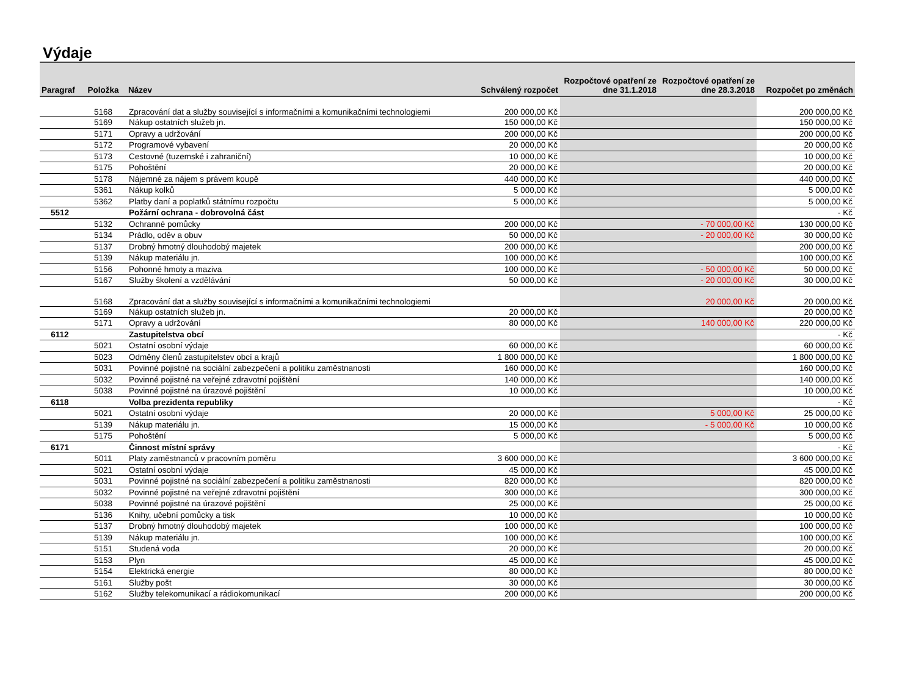Výdaje
| Paragraf | Položka | Název | Schválený rozpočet | Rozpočtové opatření ze dne 31.1.2018 | Rozpočtové opatření ze dne 28.3.2018 | Rozpočet po změnách |
| --- | --- | --- | --- | --- | --- | --- |
| | 5168 | Zpracování dat a služby související s informačními a komunikačními technologiemi | 200 000,00 Kč | | | 200 000,00 Kč |
| | 5169 | Nákup ostatních služeb jn. | 150 000,00 Kč | | | 150 000,00 Kč |
| | 5171 | Opravy a udržování | 200 000,00 Kč | | | 200 000,00 Kč |
| | 5172 | Programové vybavení | 20 000,00 Kč | | | 20 000,00 Kč |
| | 5173 | Cestovné (tuzemské i zahraniční) | 10 000,00 Kč | | | 10 000,00 Kč |
| | 5175 | Pohoštění | 20 000,00 Kč | | | 20 000,00 Kč |
| | 5178 | Nájemné za nájem s právem koupě | 440 000,00 Kč | | | 440 000,00 Kč |
| | 5361 | Nákup kolků | 5 000,00 Kč | | | 5 000,00 Kč |
| | 5362 | Platby daní a poplatků státnímu rozpočtu | 5 000,00 Kč | | | 5 000,00 Kč |
| 5512 | | Požární ochrana - dobrovolná část | | | | - Kč |
| | 5132 | Ochranné pomůcky | 200 000,00 Kč | | - 70 000,00 Kč | 130 000,00 Kč |
| | 5134 | Prádlo, oděv a obuv | 50 000,00 Kč | | - 20 000,00 Kč | 30 000,00 Kč |
| | 5137 | Drobný hmotný dlouhodobý majetek | 200 000,00 Kč | | | 200 000,00 Kč |
| | 5139 | Nákup materiálu jn. | 100 000,00 Kč | | | 100 000,00 Kč |
| | 5156 | Pohonné hmoty a maziva | 100 000,00 Kč | | - 50 000,00 Kč | 50 000,00 Kč |
| | 5167 | Služby školení a vzdělávání | 50 000,00 Kč | | - 20 000,00 Kč | 30 000,00 Kč |
| | 5168 | Zpracování dat a služby související s informačními a komunikačními technologiemi | | | 20 000,00 Kč | 20 000,00 Kč |
| | 5169 | Nákup ostatních služeb jn. | 20 000,00 Kč | | | 20 000,00 Kč |
| | 5171 | Opravy a udržování | 80 000,00 Kč | | 140 000,00 Kč | 220 000,00 Kč |
| 6112 | | Zastupitelstva obcí | | | | - Kč |
| | 5021 | Ostatní osobní výdaje | 60 000,00 Kč | | | 60 000,00 Kč |
| | 5023 | Odměny členů zastupitelstev obcí a krajů | 1 800 000,00 Kč | | | 1 800 000,00 Kč |
| | 5031 | Povinné pojistné na sociální zabezpečení a politiku zaměstnanosti | 160 000,00 Kč | | | 160 000,00 Kč |
| | 5032 | Povinné pojistné na veřejné zdravotní pojištění | 140 000,00 Kč | | | 140 000,00 Kč |
| | 5038 | Povinné pojistné na úrazové pojištění | 10 000,00 Kč | | | 10 000,00 Kč |
| 6118 | | Volba prezidenta republiky | | | | - Kč |
| | 5021 | Ostatní osobní výdaje | 20 000,00 Kč | | 5 000,00 Kč | 25 000,00 Kč |
| | 5139 | Nákup materiálu jn. | 15 000,00 Kč | | - 5 000,00 Kč | 10 000,00 Kč |
| | 5175 | Pohoštění | 5 000,00 Kč | | | 5 000,00 Kč |
| 6171 | | Činnost místní správy | | | | - Kč |
| | 5011 | Platy zaměstnanců v pracovním poměru | 3 600 000,00 Kč | | | 3 600 000,00 Kč |
| | 5021 | Ostatní osobní výdaje | 45 000,00 Kč | | | 45 000,00 Kč |
| | 5031 | Povinné pojistné na sociální zabezpečení a politiku zaměstnanosti | 820 000,00 Kč | | | 820 000,00 Kč |
| | 5032 | Povinné pojistné na veřejné zdravotní pojištění | 300 000,00 Kč | | | 300 000,00 Kč |
| | 5038 | Povinné pojistné na úrazové pojištění | 25 000,00 Kč | | | 25 000,00 Kč |
| | 5136 | Knihy, učební pomůcky a tisk | 10 000,00 Kč | | | 10 000,00 Kč |
| | 5137 | Drobný hmotný dlouhodobý majetek | 100 000,00 Kč | | | 100 000,00 Kč |
| | 5139 | Nákup materiálu jn. | 100 000,00 Kč | | | 100 000,00 Kč |
| | 5151 | Studená voda | 20 000,00 Kč | | | 20 000,00 Kč |
| | 5153 | Plyn | 45 000,00 Kč | | | 45 000,00 Kč |
| | 5154 | Elektrická energie | 80 000,00 Kč | | | 80 000,00 Kč |
| | 5161 | Služby pošt | 30 000,00 Kč | | | 30 000,00 Kč |
| | 5162 | Služby telekomunikací a rádiokomunikací | 200 000,00 Kč | | | 200 000,00 Kč |